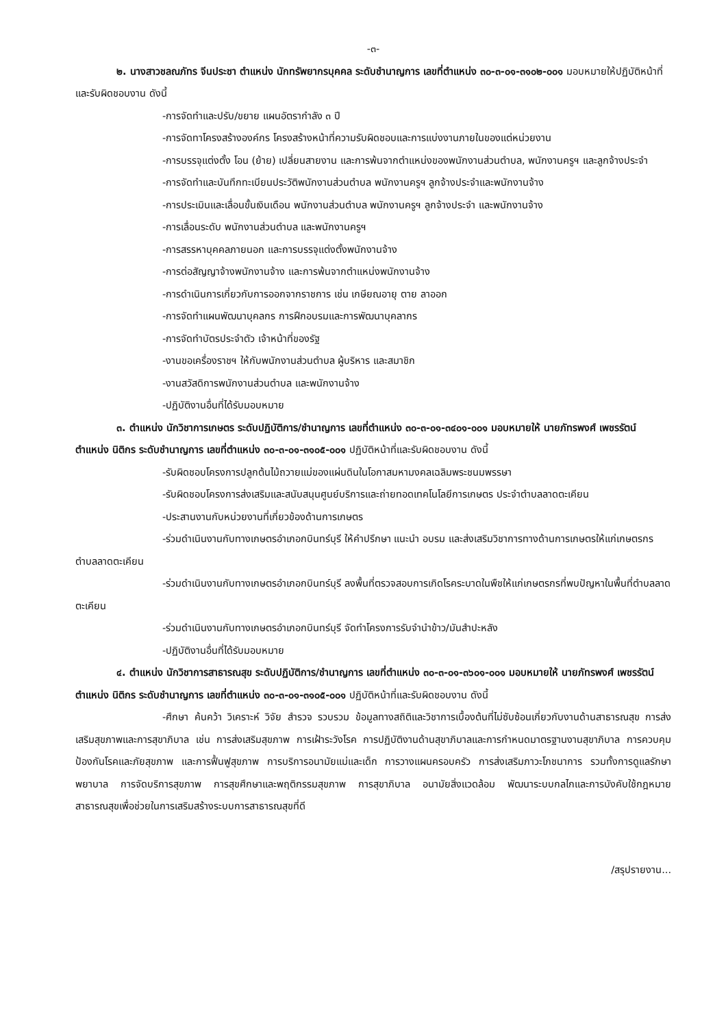-๓-
๒. นางสาวชลณภัทร จีนประชา ตำแหน่ง นักทรัพยากรบุคคล ระดับชำนาญการ เลขที่ตำแหน่ง ๓๐-๓-๐๑-๓๑๐๒-๐๐๑ มอบหมายให้ปฏิบัติหน้าที่และรับผิดชอบงาน ดังนี้
-การจัดทำและปรับ/ขยาย แผนอัตรากำลัง ๓ ปี
-การจัดทาโครงสร้างองค์กร โครงสร้างหน้าที่ความรับผิดชอบและการแบ่งงานภายในของแต่หน่วยงาน
-การบรรจุแต่งตั้ง โอน (ย้าย) เปลี่ยนสายงาน และการพ้นจากตำแหน่งของพนักงานส่วนตำบล, พนักงานครูฯ และลูกจ้างประจำ
-การจัดทำและบันทึกทะเบียนประวัติพนักงานส่วนตำบล พนักงานครูฯ ลูกจ้างประจำและพนักงานจ้าง
-การประเมินและเลื่อนขั้นเงินเดือน พนักงานส่วนตำบล พนักงานครูฯ ลูกจ้างประจำ และพนักงานจ้าง
-การเลื่อนระดับ พนักงานส่วนตำบล และพนักงานครูฯ
-การสรรหาบุคคลภายนอก และการบรรจุแต่งตั้งพนักงานจ้าง
-การต่อสัญญาจ้างพนักงานจ้าง และการพ้นจากตำแหน่งพนักงานจ้าง
-การดำเนินการเกี่ยวกับการออกจากราชการ เช่น เกษียณอายุ ตาย ลาออก
-การจัดทำแผนพัฒนาบุคลกร การฝึกอบรมและการพัฒนาบุคลากร
-การจัดทำบัตรประจำตัว เจ้าหน้าที่ของรัฐ
-งานขอเครื่องราชฯ ให้กับพนักงานส่วนตำบล ผู้บริหาร และสมาชิก
-งานสวัสดิการพนักงานส่วนตำบล และพนักงานจ้าง
-ปฏิบัติงานอื่นที่ได้รับมอบหมาย
๓. ตำแหน่ง นักวิชาการเกษตร ระดับปฏิบัติการ/ชำนาญการ เลขที่ตำแหน่ง ๓๐-๓-๐๑-๓๔๐๑-๐๐๑ มอบหมายให้ นายภัทรพงศ์ เพชรรัตน์ ตำแหน่ง นิติกร ระดับชำนาญการ เลขที่ตำแหน่ง ๓๐-๓-๐๑-๓๑๐๕-๐๐๑ ปฏิบัติหน้าที่และรับผิดชอบงาน ดังนี้
-รับผิดชอบโครงการปลูกต้นไม้ถวายแม่ของแผ่นดินในโอกาสมหามงคลเฉลิมพระชนมพรรษา
-รับผิดชอบโครงการส่งเสริมและสนับสนุนศูนย์บริการและถ่ายทอดเทคโนโลยีการเกษตร ประจำตำบลลาดตะเคียน
-ประสานงานกับหน่วยงานที่เกี่ยวข้องด้านการเกษตร
-ร่วมดำเนินงานกับทางเกษตรอำเภอกบินทร์บุรี ให้คำปรึกษา แนะนำ อบรม และส่งเสริมวิชาการทางด้านการเกษตรให้แก่เกษตรกรตำบลลาดตะเคียน
-ร่วมดำเนินงานกับทางเกษตรอำเภอกบินทร์บุรี ลงพื้นที่ตรวจสอบการเกิดโรคระบาดในพืชให้แก่เกษตรกรที่พบปัญหาในพื้นที่ตำบลลาดตะเคียน
-ร่วมดำเนินงานกับทางเกษตรอำเภอกบินทร์บุรี จัดทำโครงการรับจำนำข้าว/มันสำปะหลัง
-ปฏิบัติงานอื่นที่ได้รับมอบหมาย
๔. ตำแหน่ง นักวิชาการสาธารณสุข ระดับปฏิบัติการ/ชำนาญการ เลขที่ตำแหน่ง ๓๐-๓-๐๑-๓๖๐๑-๐๐๑ มอบหมายให้ นายภัทรพงศ์ เพชรรัตน์ ตำแหน่ง นิติกร ระดับชำนาญการ เลขที่ตำแหน่ง ๓๐-๓-๐๑-๓๑๐๕-๐๐๑ ปฏิบัติหน้าที่และรับผิดชอบงาน ดังนี้
-ศึกษา ค้นคว้า วิเคราะห์ วิจัย สำรวจ รวบรวม ข้อมูลทางสถิติและวิชาการเบื้องต้นที่ไม่ซับซ้อนเกี่ยวกับงานด้านสาธารณสุข การส่งเสริมสุขภาพและการสุขาภิบาล เช่น การส่งเสริมสุขภาพ การเฝ้าระวังโรค การปฏิบัติงานด้านสุขาภิบาลและการกำหนดมาตรฐานงานสุขาภิบาล การควบคุม ป้องกันโรคและภัยสุขภาพ และการฟื้นฟูสุขภาพ การบริการอนามัยแม่และเด็ก การวางแผนครอบครัว การส่งเสริมภาวะโภชนาการ รวมทั้งการดูแลรักษาพยาบาล การจัดบริการสุขภาพ การสุขศึกษาและพฤติกรรมสุขภาพ การสุขาภิบาล อนามัยสิ่งแวดล้อม พัฒนาระบบกลไกและการบังคับใช้กฎหมาย สาธารณสุขเพื่อช่วยในการเสริมสร้างระบบการสาธารณสุขที่ดี
/สรุปรายงาน...